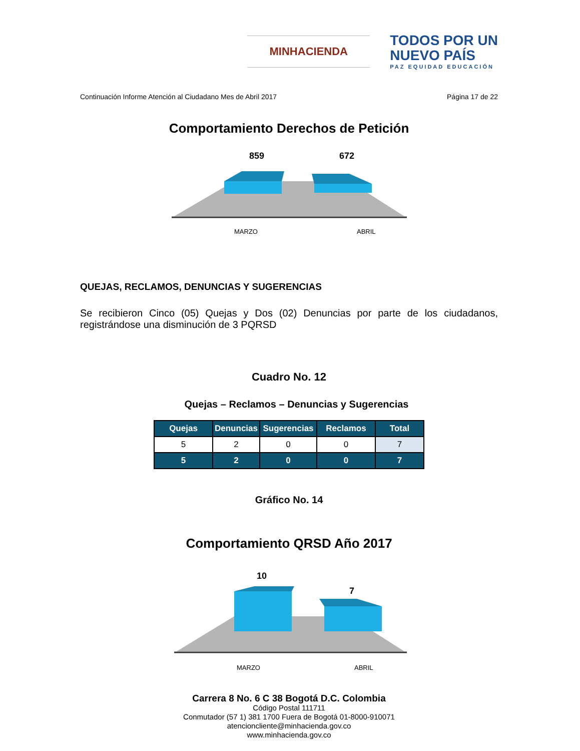MINHACIENDA
TODOS POR UN
NUEVO PAÍS
PAZ EQUIDAD EDUCACIÓN
Continuación Informe Atención al Ciudadano Mes de Abril 2017 Página 17 de 22
Comportamiento Derechos de Petición
859
672
MARZO
ABRIL
QUEJAS, RECLAMOS, DENUNCIAS Y SUGERENCIAS
Se recibieron Cinco (05) Quejas y Dos (02) Denuncias por parte de los ciudadanos, registrándose una disminución de 3 PQRSD
Cuadro No. 12
Quejas – Reclamos – Denuncias y Sugerencias
| Quejas | Denuncias | Sugerencias | Reclamos | Total |
| --- | --- | --- | --- | --- |
| 5 | 2 | 0 | 0 | 7 |
| 5 | 2 | 0 | 0 | 7 |
Gráfico No. 14
Comportamiento QRSD Año 2017
10
7
MARZO
ABRIL
Carrera 8 No. 6 C 38 Bogotá D.C. Colombia
Código Postal 111711
Conmutador (57 1) 381 1700 Fuera de Bogotá 01-8000-910071
atencioncliente@minhacienda.gov.co
www.minhacienda.gov.co